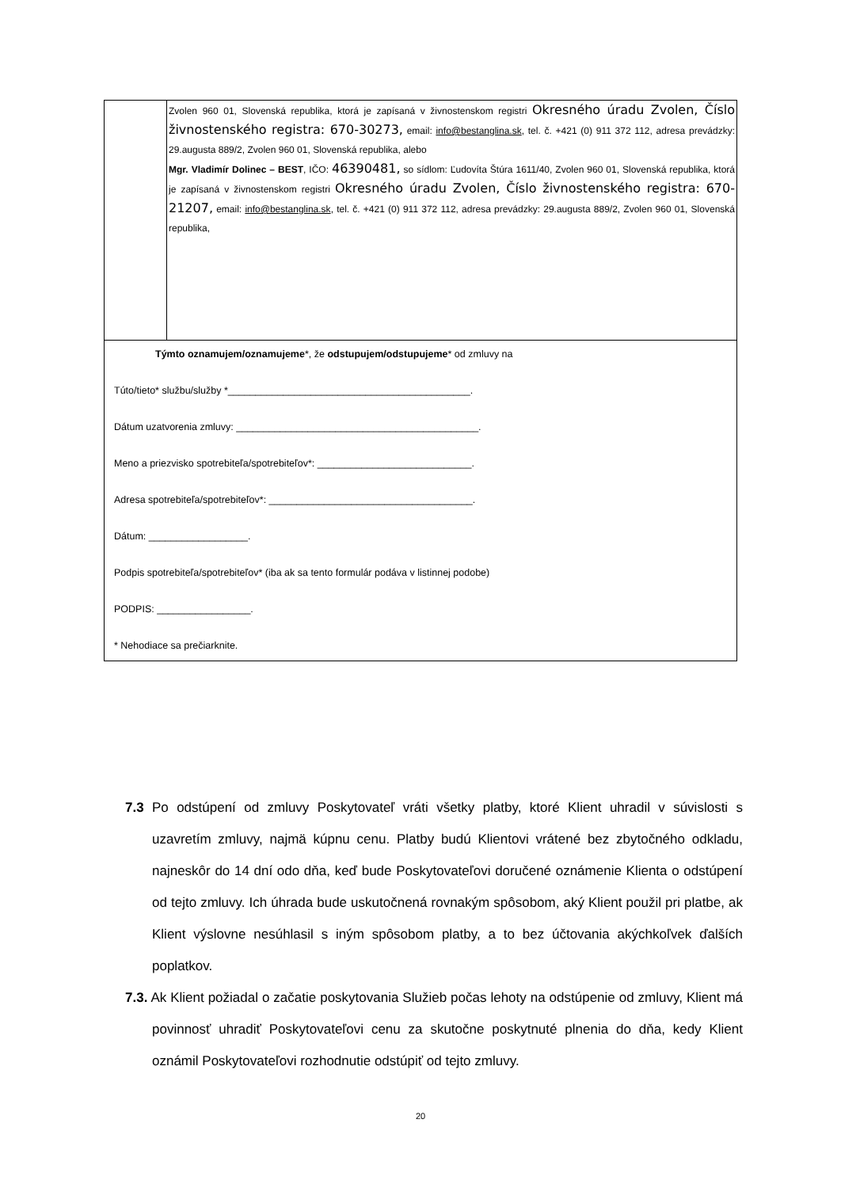| | Zvolen 960 01, Slovenská republika, ktorá je zapísaná v živnostenskom registri Okresného úradu Zvolen, Číslo živnostenského registra: 670-30273, email: info@bestanglina.sk , tel. č. +421 (0) 911 372 112, adresa prevádzky: 29.augusta 889/2, Zvolen 960 01, Slovenská republika, alebo Mgr. Vladimír Dolinec – BEST , IČO: 46390481, so sídlom: Ľudovíta Štúra 1611/40, Zvolen 960 01, Slovenská republika, ktorá je zapísaná v živnostenskom registri Okresného úradu Zvolen, Číslo živnostenského registra: 670-21207, email: info@bestanglina.sk , tel. č. +421 (0) 911 372 112, adresa prevádzky: 29.augusta 889/2, Zvolen 960 01, Slovenská republika, |
| Týmto oznamujem/oznamujeme *, že odstupujem/odstupujeme * od zmluvy na Túto/tieto* službu/služby *____________________________________________. Dátum uzatvorenia zmluvy: ____________________________________________. Meno a priezvisko spotrebiteľa/spotrebiteľov*: ____________________________. Adresa spotrebiteľa/spotrebiteľov*: _____________________________________. Dátum: __________________. Podpis spotrebiteľa/spotrebiteľov* (iba ak sa tento formulár podáva v listinnej podobe) PODPIS: _________________. * Nehodiace sa prečiarknite. | |
7.3 Po odstúpení od zmluvy Poskytovateľ vráti všetky platby, ktoré Klient uhradil v súvislosti s uzavretím zmluvy, najmä kúpnu cenu. Platby budú Klientovi vrátené bez zbytočného odkladu, najneskôr do 14 dní odo dňa, keď bude Poskytovateľovi doručené oznámenie Klienta o odstúpení od tejto zmluvy. Ich úhrada bude uskutočnená rovnakým spôsobom, aký Klient použil pri platbe, ak Klient výslovne nesúhlasil s iným spôsobom platby, a to bez účtovania akýchkoľvek ďalších poplatkov.
7.3. Ak Klient požiadal o začatie poskytovania Služieb počas lehoty na odstúpenie od zmluvy, Klient má povinnosť uhradiť Poskytovateľovi cenu za skutočne poskytnuté plnenia do dňa, kedy Klient oznámil Poskytovateľovi rozhodnutie odstúpiť od tejto zmluvy.
20